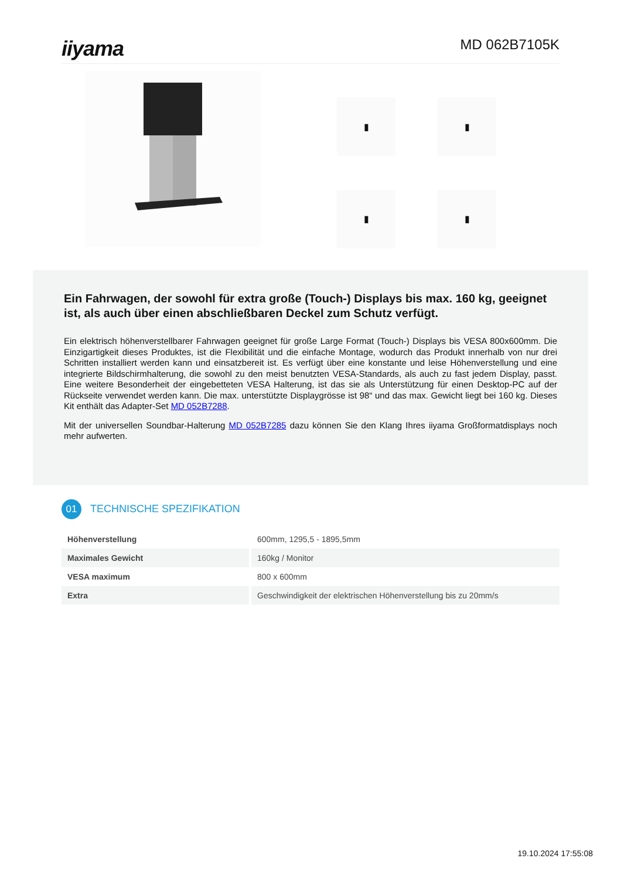iiyama
MD 062B7105K
▮
▮
▮
▮
Ein Fahrwagen, der sowohl für extra große (Touch-) Displays bis max. 160 kg, geeignet ist, als auch über einen abschließbaren Deckel zum Schutz verfügt.
Ein elektrisch höhenverstellbarer Fahrwagen geeignet für große Large Format (Touch-) Displays bis VESA 800x600mm. Die Einzigartigkeit dieses Produktes, ist die Flexibilität und die einfache Montage, wodurch das Produkt innerhalb von nur drei Schritten installiert werden kann und einsatzbereit ist. Es verfügt über eine konstante und leise Höhenverstellung und eine integrierte Bildschirmhalterung, die sowohl zu den meist benutzten VESA-Standards, als auch zu fast jedem Display, passt. Eine weitere Besonderheit der eingebetteten VESA Halterung, ist das sie als Unterstützung für einen Desktop-PC auf der Rückseite verwendet werden kann. Die max. unterstützte Displaygrösse ist 98“ und das max. Gewicht liegt bei 160 kg. Dieses Kit enthält das Adapter-Set MD 052B7288.
Mit der universellen Soundbar-Halterung MD 052B7285 dazu können Sie den Klang Ihres iiyama Großformatdisplays noch mehr aufwerten.
01
TECHNISCHE SPEZIFIKATION
| Höhenverstellung | 600mm, 1295,5 - 1895,5mm |
| Maximales Gewicht | 160kg / Monitor |
| VESA maximum | 800 x 600mm |
| Extra | Geschwindigkeit der elektrischen Höhenverstellung bis zu 20mm/s |
19.10.2024 17:55:08